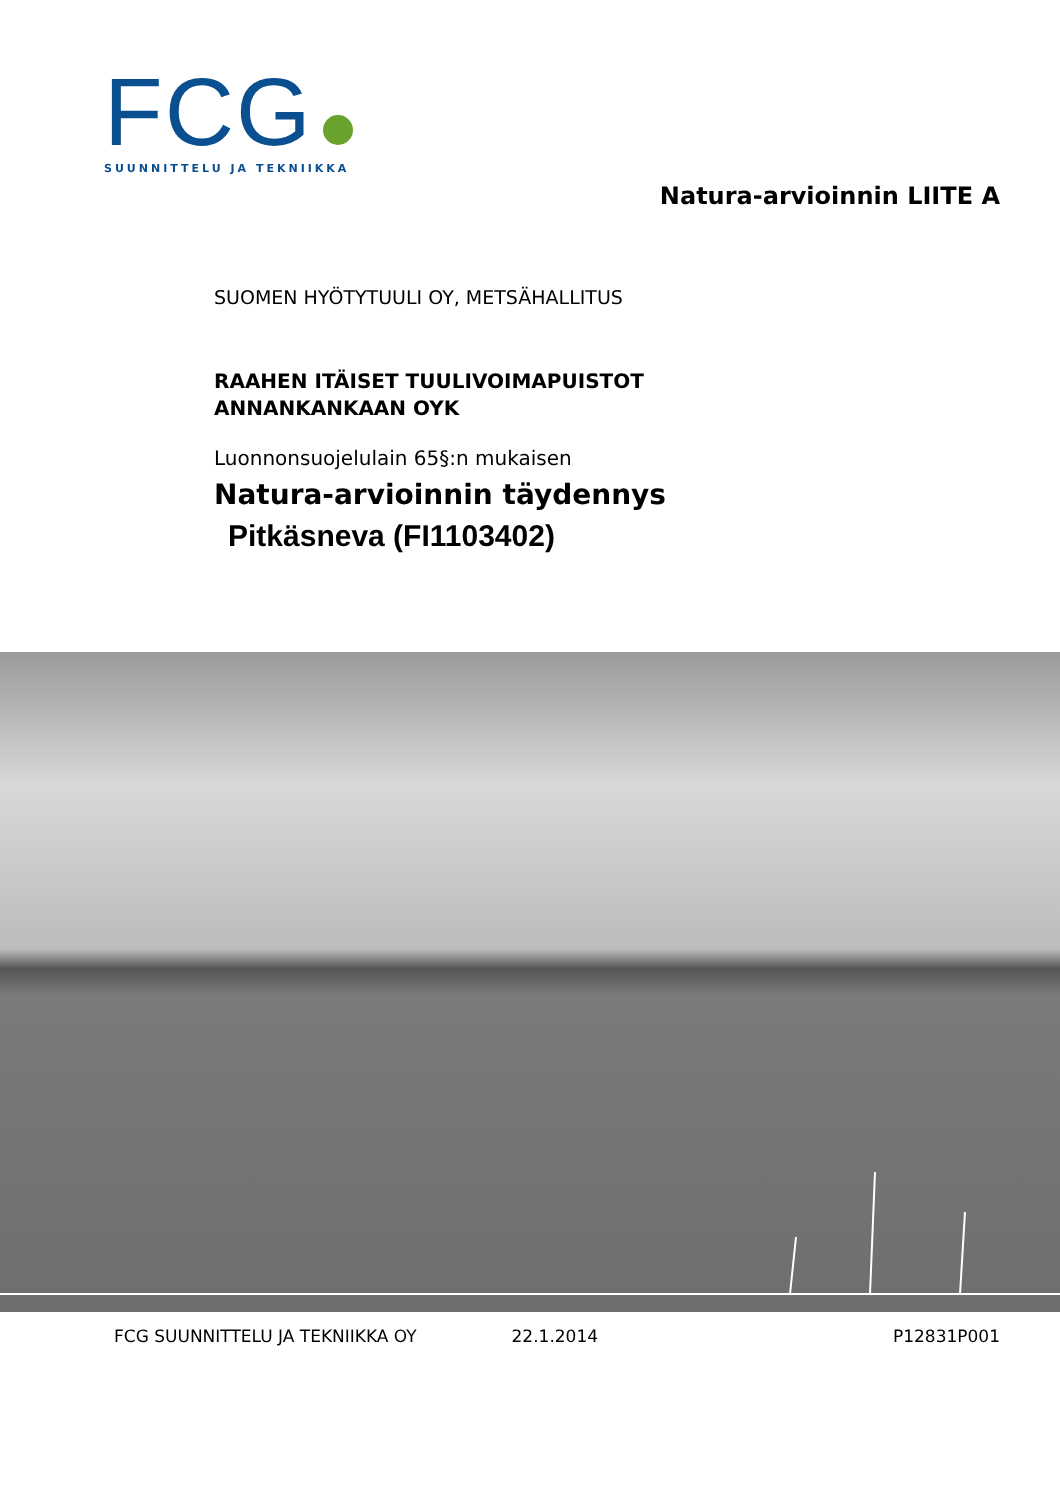FCG
SUUNNITTELU JA TEKNIIKKA
Natura-arvioinnin LIITE A
SUOMEN HYÖTYTUULI OY, METSÄHALLITUS
RAAHEN ITÄISET TUULIVOIMAPUISTOT
ANNANKANKAAN OYK
Luonnonsuojelulain 65§:n mukaisen
Natura-arvioinnin täydennys
Pitkäsneva (FI1103402)
FCG SUUNNITTELU JA TEKNIIKKA OY 22.1.2014 P12831P001